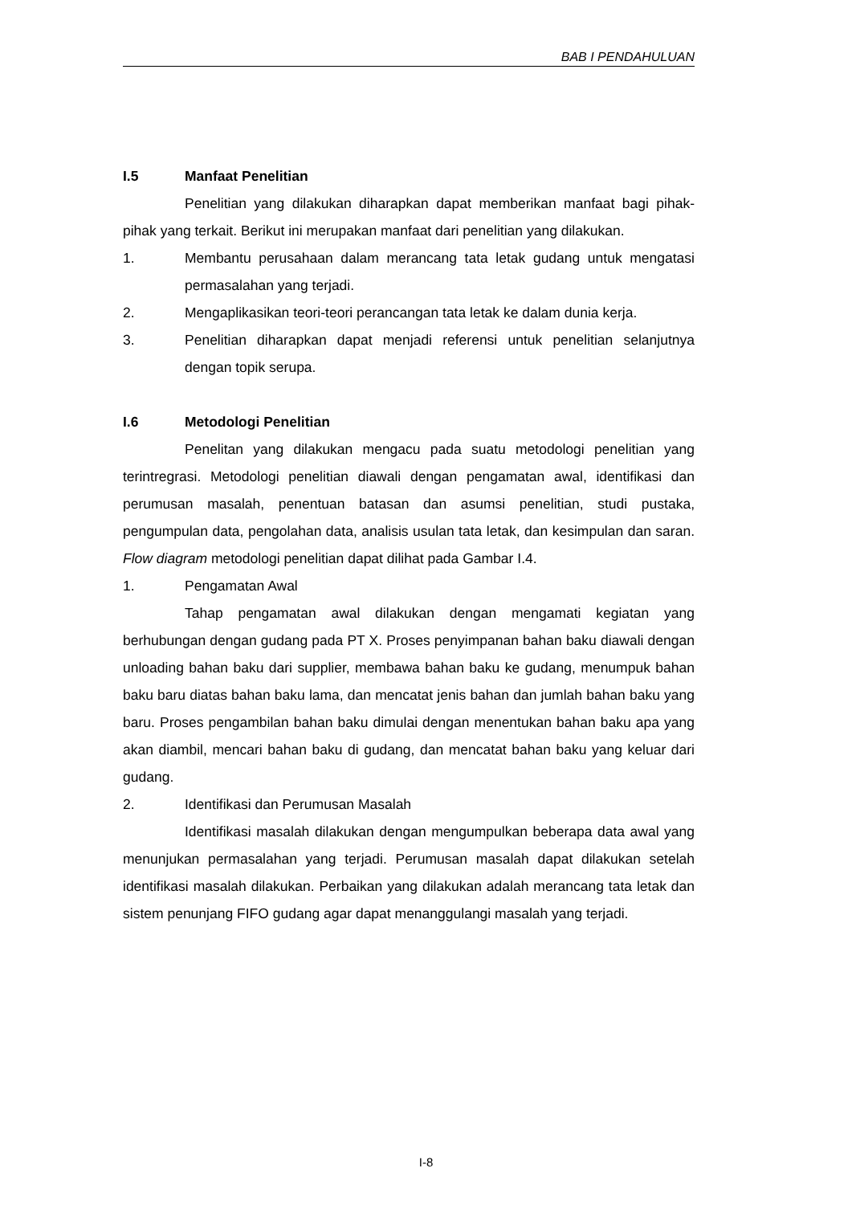BAB I PENDAHULUAN
I.5 Manfaat Penelitian
Penelitian yang dilakukan diharapkan dapat memberikan manfaat bagi pihak-pihak yang terkait. Berikut ini merupakan manfaat dari penelitian yang dilakukan.
1. Membantu perusahaan dalam merancang tata letak gudang untuk mengatasi permasalahan yang terjadi.
2. Mengaplikasikan teori-teori perancangan tata letak ke dalam dunia kerja.
3. Penelitian diharapkan dapat menjadi referensi untuk penelitian selanjutnya dengan topik serupa.
I.6 Metodologi Penelitian
Penelitan yang dilakukan mengacu pada suatu metodologi penelitian yang terintregrasi. Metodologi penelitian diawali dengan pengamatan awal, identifikasi dan perumusan masalah, penentuan batasan dan asumsi penelitian, studi pustaka, pengumpulan data, pengolahan data, analisis usulan tata letak, dan kesimpulan dan saran. Flow diagram metodologi penelitian dapat dilihat pada Gambar I.4.
1. Pengamatan Awal
Tahap pengamatan awal dilakukan dengan mengamati kegiatan yang berhubungan dengan gudang pada PT X. Proses penyimpanan bahan baku diawali dengan unloading bahan baku dari supplier, membawa bahan baku ke gudang, menumpuk bahan baku baru diatas bahan baku lama, dan mencatat jenis bahan dan jumlah bahan baku yang baru. Proses pengambilan bahan baku dimulai dengan menentukan bahan baku apa yang akan diambil, mencari bahan baku di gudang, dan mencatat bahan baku yang keluar dari gudang.
2. Identifikasi dan Perumusan Masalah
Identifikasi masalah dilakukan dengan mengumpulkan beberapa data awal yang menunjukan permasalahan yang terjadi. Perumusan masalah dapat dilakukan setelah identifikasi masalah dilakukan. Perbaikan yang dilakukan adalah merancang tata letak dan sistem penunjang FIFO gudang agar dapat menanggulangi masalah yang terjadi.
I-8